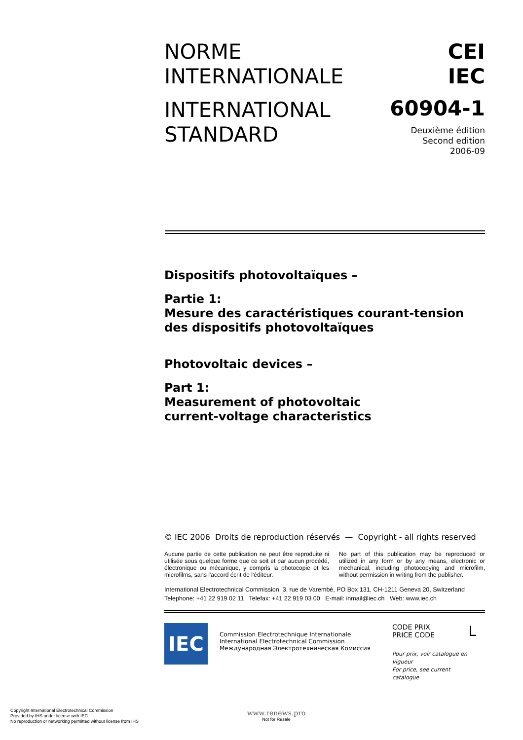NORME
INTERNATIONALE
INTERNATIONAL
STANDARD
CEI
IEC
60904-1
Deuxième édition
Second edition
2006-09
Dispositifs photovoltaïques –
Partie 1:
Mesure des caractéristiques courant-tension
des dispositifs photovoltaïques
Photovoltaic devices –
Part 1:
Measurement of photovoltaic
current-voltage characteristics
© IEC 2006 Droits de reproduction réservés — Copyright - all rights reserved
Aucune partie de cette publication ne peut être reproduite ni utilisée sous quelque forme que ce soit et par aucun procédé, électronique ou mécanique, y compris la photocopie et les microfilms, sans l'accord écrit de l'éditeur.
No part of this publication may be reproduced or utilized in any form or by any means, electronic or mechanical, including photocopying and microfilm, without permission in writing from the publisher.
International Electrotechnical Commission, 3, rue de Varembé, PO Box 131, CH-1211 Geneva 20, Switzerland
Telephone: +41 22 919 02 11 Telefax: +41 22 919 03 00 E-mail: inmail@iec.ch Web: www.iec.ch
IEC
Commission Electrotechnique Internationale
International Electrotechnical Commission
Международная Электротехническая Комиссия
CODE PRIX
PRICE CODE L
Pour prix, voir catalogue en vigueur
For price, see current catalogue
Copyright International Electrotechnical Commission
Provided by IHS under license with IEC
No reproduction or networking permitted without license from IHS
www.renews.pro
Not for Resale